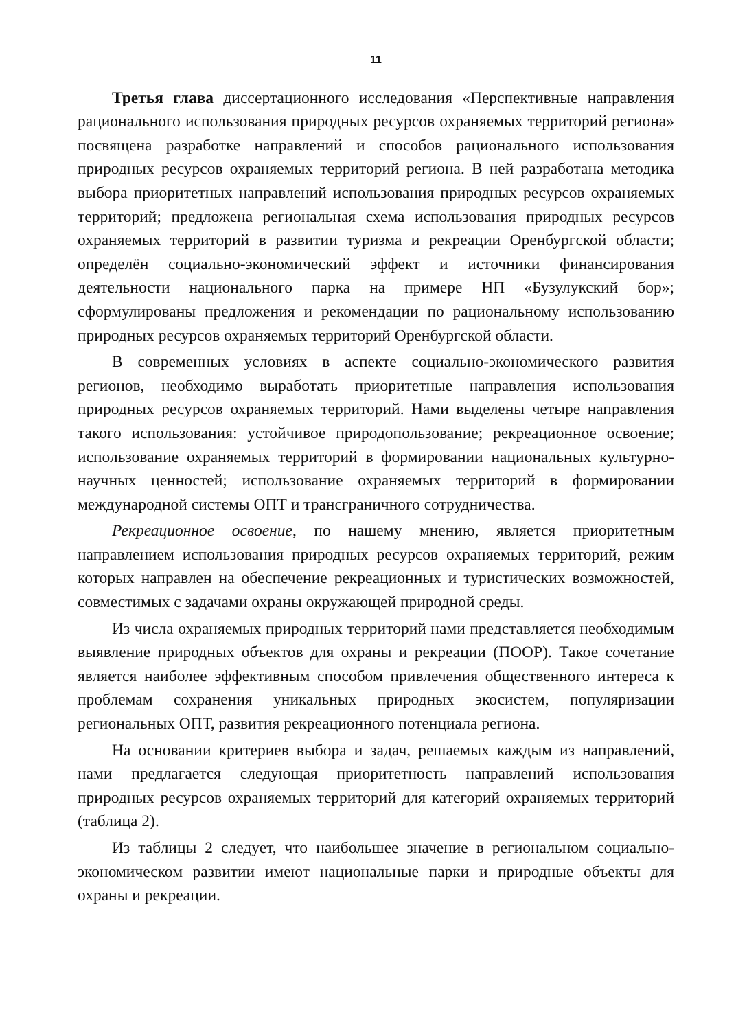11
Третья глава диссертационного исследования «Перспективные направления рационального использования природных ресурсов охраняемых территорий региона» посвящена разработке направлений и способов рационального использования природных ресурсов охраняемых территорий региона. В ней разработана методика выбора приоритетных направлений использования природных ресурсов охраняемых территорий; предложена региональная схема использования природных ресурсов охраняемых территорий в развитии туризма и рекреации Оренбургской области; определён социально-экономический эффект и источники финансирования деятельности национального парка на примере НП «Бузулукский бор»; сформулированы предложения и рекомендации по рациональному использованию природных ресурсов охраняемых территорий Оренбургской области.
В современных условиях в аспекте социально-экономического развития регионов, необходимо выработать приоритетные направления использования природных ресурсов охраняемых территорий. Нами выделены четыре направления такого использования: устойчивое природопользование; рекреационное освоение; использование охраняемых территорий в формировании национальных культурно-научных ценностей; использование охраняемых территорий в формировании международной системы ОПТ и трансграничного сотрудничества.
Рекреационное освоение, по нашему мнению, является приоритетным направлением использования природных ресурсов охраняемых территорий, режим которых направлен на обеспечение рекреационных и туристических возможностей, совместимых с задачами охраны окружающей природной среды.
Из числа охраняемых природных территорий нами представляется необходимым выявление природных объектов для охраны и рекреации (ПООР). Такое сочетание является наиболее эффективным способом привлечения общественного интереса к проблемам сохранения уникальных природных экосистем, популяризации региональных ОПТ, развития рекреационного потенциала региона.
На основании критериев выбора и задач, решаемых каждым из направлений, нами предлагается следующая приоритетность направлений использования природных ресурсов охраняемых территорий для категорий охраняемых территорий (таблица 2).
Из таблицы 2 следует, что наибольшее значение в региональном социально-экономическом развитии имеют национальные парки и природные объекты для охраны и рекреации.